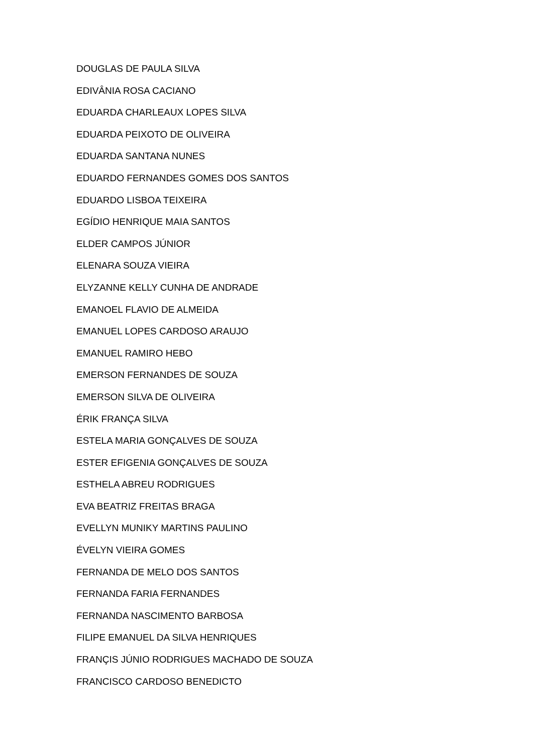DOUGLAS DE PAULA SILVA
EDIVÂNIA ROSA CACIANO
EDUARDA CHARLEAUX LOPES SILVA
EDUARDA PEIXOTO DE OLIVEIRA
EDUARDA SANTANA NUNES
EDUARDO FERNANDES GOMES DOS SANTOS
EDUARDO LISBOA TEIXEIRA
EGÍDIO HENRIQUE MAIA SANTOS
ELDER CAMPOS JÚNIOR
ELENARA SOUZA VIEIRA
ELYZANNE KELLY CUNHA DE ANDRADE
EMANOEL FLAVIO DE ALMEIDA
EMANUEL LOPES CARDOSO ARAUJO
EMANUEL RAMIRO HEBO
EMERSON FERNANDES DE SOUZA
EMERSON SILVA DE OLIVEIRA
ÉRIK FRANÇA SILVA
ESTELA MARIA GONÇALVES DE SOUZA
ESTER EFIGENIA GONÇALVES DE SOUZA
ESTHELA ABREU RODRIGUES
EVA BEATRIZ FREITAS BRAGA
EVELLYN MUNIKY MARTINS PAULINO
ÉVELYN VIEIRA GOMES
FERNANDA DE MELO DOS SANTOS
FERNANDA FARIA FERNANDES
FERNANDA NASCIMENTO BARBOSA
FILIPE EMANUEL DA SILVA HENRIQUES
FRANÇIS JÚNIO RODRIGUES MACHADO DE SOUZA
FRANCISCO CARDOSO BENEDICTO